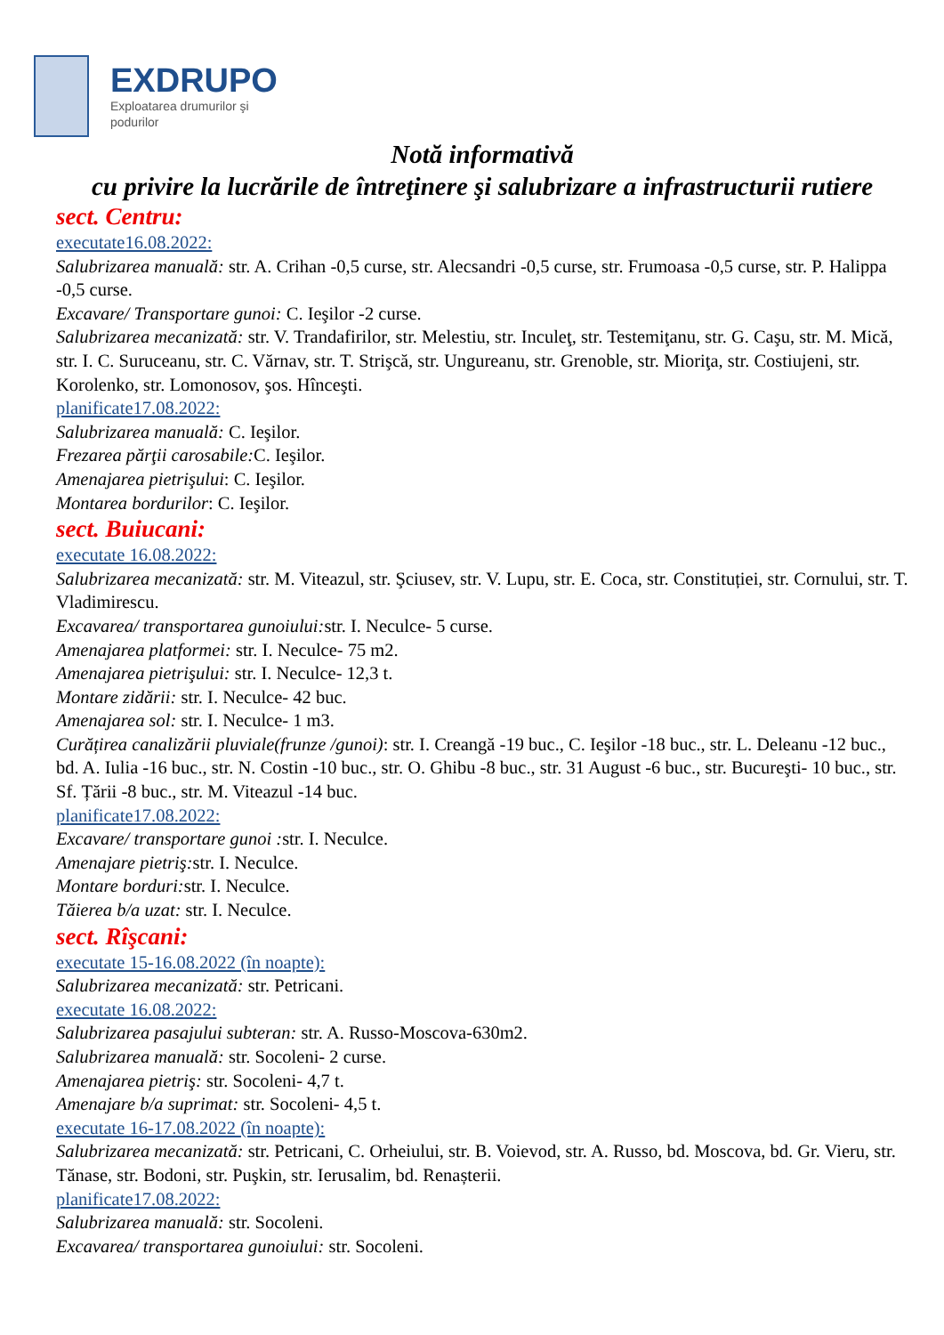EXDRUPO
Exploatarea drumurilor şi
podurilor
Notă informativă
cu privire la lucrările de întreţinere şi salubrizare a infrastructurii rutiere
sect. Centru:
executate16.08.2022:
Salubrizarea manuală: str. A. Crihan -0,5 curse, str. Alecsandri -0,5 curse, str. Frumoasa -0,5 curse, str. P. Halippa -0,5 curse.
Excavare/ Transportare gunoi: C. Ieşilor -2 curse.
Salubrizarea mecanizată: str. V. Trandafirilor, str. Melestiu, str. Inculeţ, str. Testemiţanu, str. G. Caşu, str. M. Mică, str. I. C. Suruceanu, str. C. Vărnav, str. T. Strişcă, str. Ungureanu, str. Grenoble, str. Mioriţa, str. Costiujeni, str. Korolenko, str. Lomonosov, şos. Hînceşti.
planificate17.08.2022:
Salubrizarea manuală: C. Ieşilor.
Frezarea părţii carosabile: C. Ieşilor.
Amenajarea pietrişului: C. Ieşilor.
Montarea bordurilor: C. Ieşilor.
sect. Buiucani:
executate 16.08.2022:
Salubrizarea mecanizată: str. M. Viteazul, str. Şciusev, str. V. Lupu, str. E. Coca, str. Constituției, str. Cornului, str. T. Vladimirescu.
Excavarea/ transportarea gunoiului: str. I. Neculce- 5 curse.
Amenajarea platformei: str. I. Neculce- 75 m2.
Amenajarea pietrişului: str. I. Neculce- 12,3 t.
Montare zidării: str. I. Neculce- 42 buc.
Amenajarea sol: str. I. Neculce- 1 m3.
Curățirea canalizării pluviale(frunze /gunoi): str. I. Creangă -19 buc., C. Ieşilor -18 buc., str. L. Deleanu -12 buc., bd. A. Iulia -16 buc., str. N. Costin -10 buc., str. O. Ghibu -8 buc., str. 31 August -6 buc., str. Bucureşti- 10 buc., str. Sf. Țării -8 buc., str. M. Viteazul -14 buc.
planificate17.08.2022:
Excavare/ transportare gunoi : str. I. Neculce.
Amenajare pietriş: str. I. Neculce.
Montare borduri: str. I. Neculce.
Tăierea b/a uzat: str. I. Neculce.
sect. Rîşcani:
executate 15-16.08.2022 (în noapte):
Salubrizarea mecanizată: str. Petricani.
executate 16.08.2022:
Salubrizarea pasajului subteran: str. A. Russo-Moscova-630m2.
Salubrizarea manuală: str. Socoleni- 2 curse.
Amenajarea pietriş: str. Socoleni- 4,7 t.
Amenajare b/a suprimat: str. Socoleni- 4,5 t.
executate 16-17.08.2022 (în noapte):
Salubrizarea mecanizată: str. Petricani, C. Orheiului, str. B. Voievod, str. A. Russo, bd. Moscova, bd. Gr. Vieru, str. Tănase, str. Bodoni, str. Puşkin, str. Ierusalim, bd. Renașterii.
planificate17.08.2022:
Salubrizarea manuală: str. Socoleni.
Excavarea/ transportarea gunoiului: str. Socoleni.